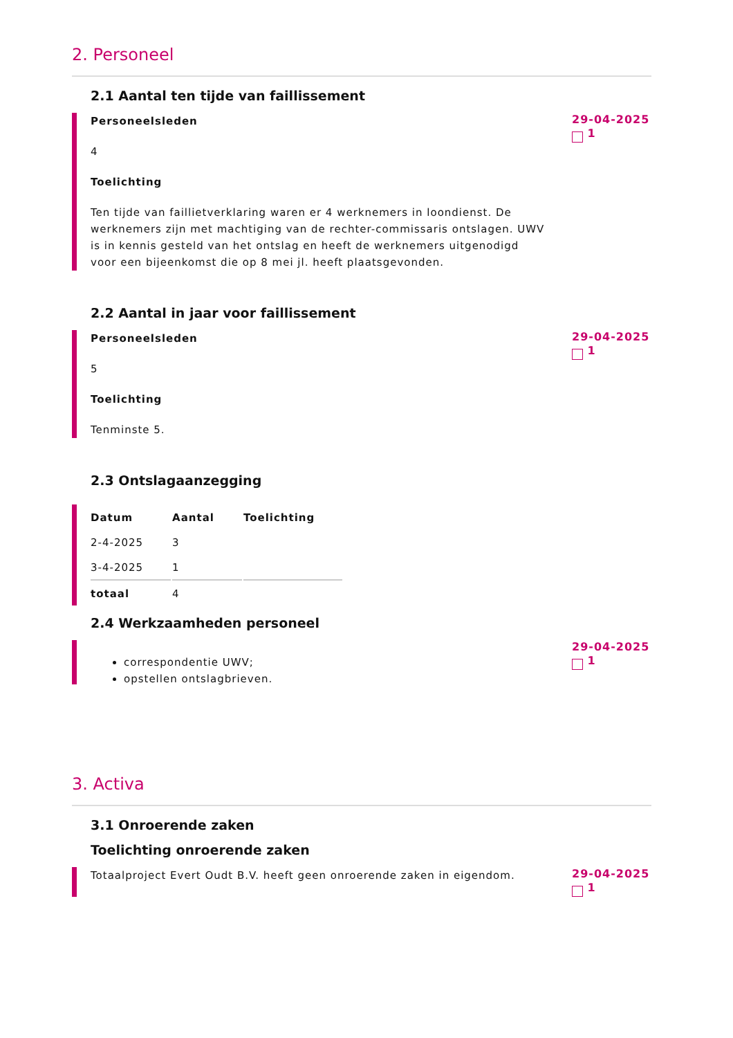2. Personeel
2.1 Aantal ten tijde van faillissement
Personeelsleden
4
Toelichting
Ten tijde van faillietverklaring waren er 4 werknemers in loondienst. De werknemers zijn met machtiging van de rechter-commissaris ontslagen. UWV is in kennis gesteld van het ontslag en heeft de werknemers uitgenodigd voor een bijeenkomst die op 8 mei jl. heeft plaatsgevonden.
29-04-2025
1
2.2 Aantal in jaar voor faillissement
Personeelsleden
5
Toelichting
Tenminste 5.
29-04-2025
1
2.3 Ontslagaanzegging
| Datum | Aantal | Toelichting |
| --- | --- | --- |
| 2-4-2025 | 3 | |
| 3-4-2025 | 1 | |
| totaal | 4 | |
2.4 Werkzaamheden personeel
correspondentie UWV;
opstellen ontslagbrieven.
29-04-2025
1
3. Activa
3.1 Onroerende zaken
Toelichting onroerende zaken
Totaalproject Evert Oudt B.V. heeft geen onroerende zaken in eigendom.
29-04-2025
1